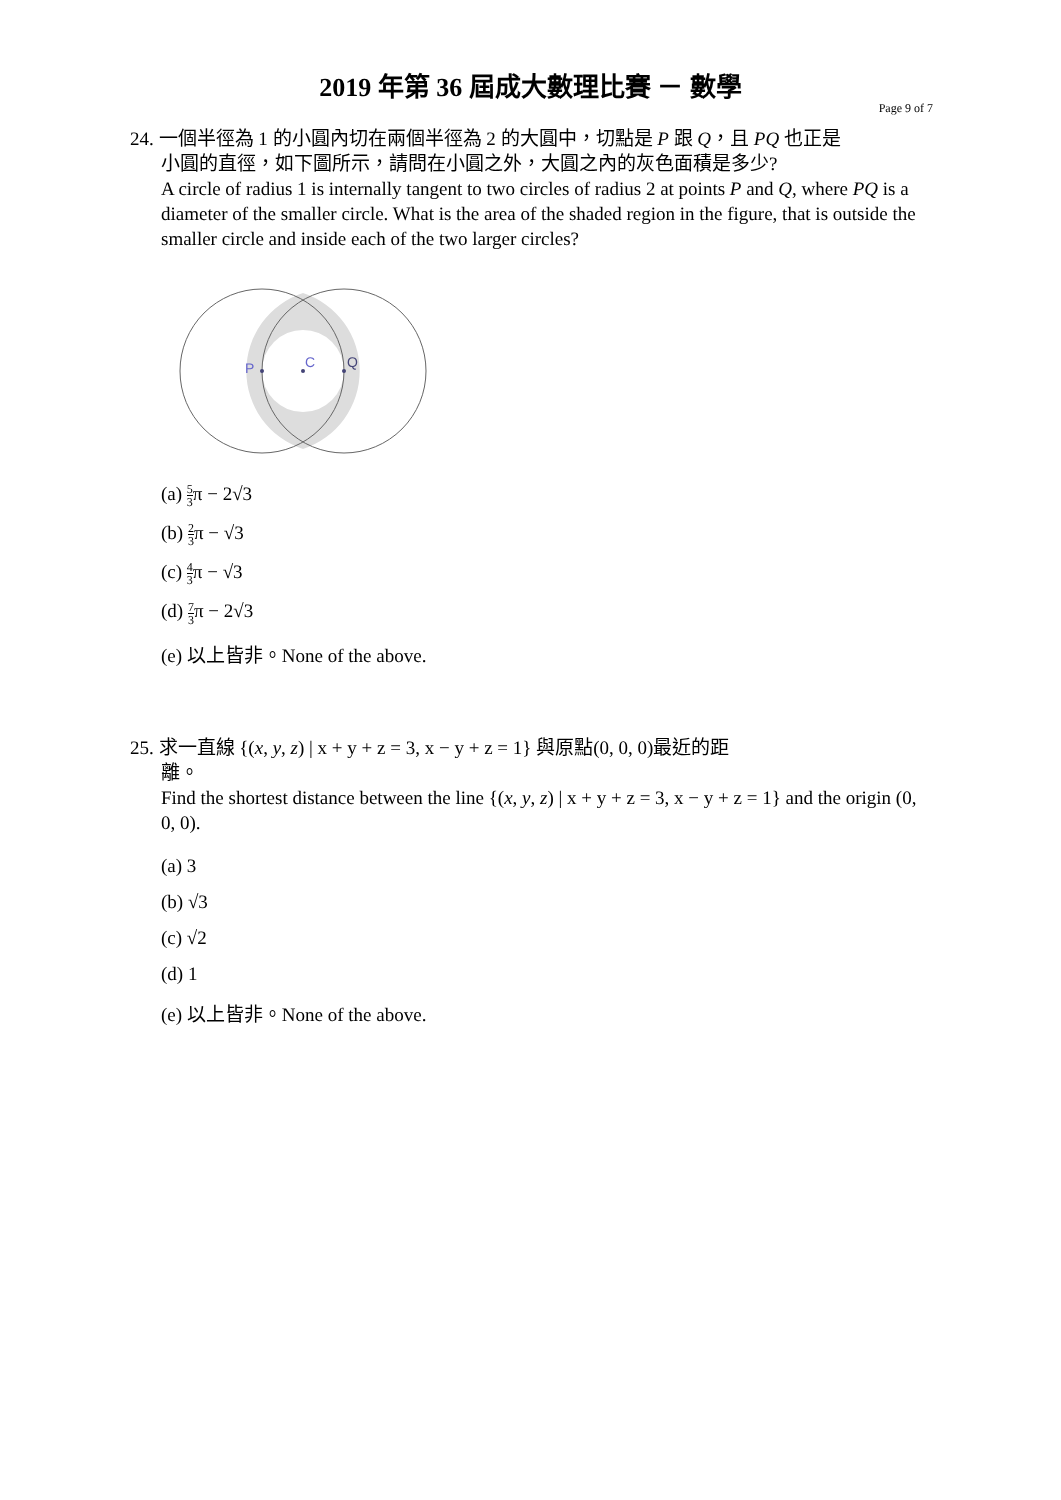2019 年第 36 屆成大數理比賽 － 數學
Page 9 of 7
24. 一個半徑為 1 的小圓內切在兩個半徑為 2 的大圓中，切點是 P 跟 Q，且 PQ 也正是
小圓的直徑，如下圖所示，請問在小圓之外，大圓之內的灰色面積是多少?
A circle of radius 1 is internally tangent to two circles of radius 2 at points P and Q, where PQ is a diameter of the smaller circle. What is the area of the shaded region in the figure, that is outside the smaller circle and inside each of the two larger circles?
P
C
Q
(a) 5 3π − 2√3
(b) 2 3π − √3
(c) 4 3π − √3
(d) 7 3π − 2√3
(e) 以上皆非。None of the above.
25. 求一直線 {(x, y, z) | x + y + z = 3, x − y + z = 1} 與原點(0, 0, 0)最近的距
離。
Find the shortest distance between the line {(x, y, z) | x + y + z = 3, x − y + z = 1} and the origin (0, 0, 0).
(a) 3
(b) √3
(c) √2
(d) 1
(e) 以上皆非。None of the above.